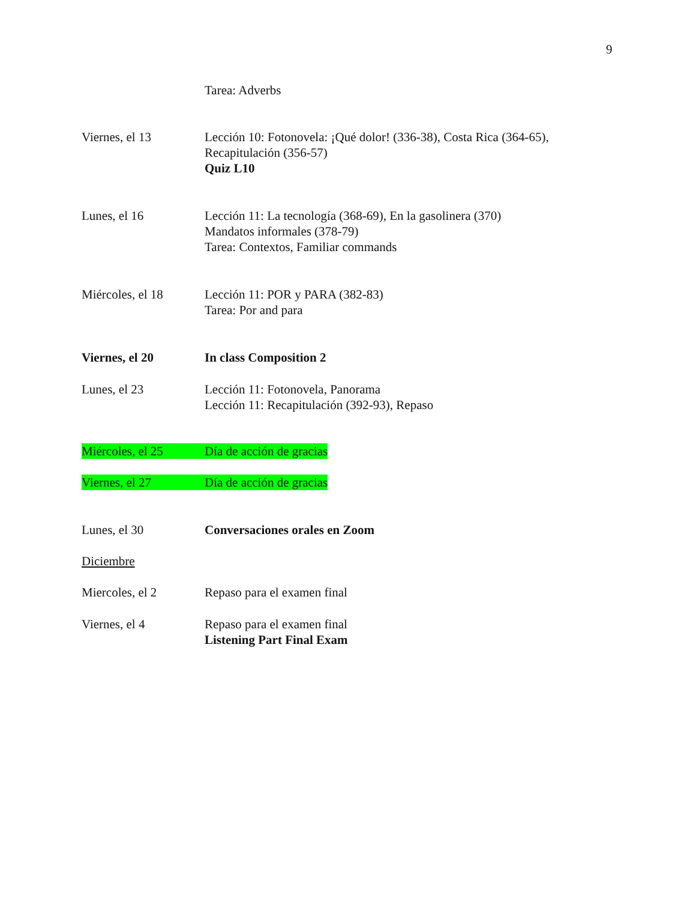9
Tarea: Adverbs
Viernes, el 13 Lección 10: Fotonovela: ¡Qué dolor! (336-38), Costa Rica (364-65),
Recapitulación (356-57)
Quiz L10
Lunes, el 16 Lección 11: La tecnología (368-69), En la gasolinera (370)
Mandatos informales (378-79)
Tarea: Contextos, Familiar commands
Miércoles, el 18 Lección 11: POR y PARA (382-83)
Tarea: Por and para
Viernes, el 20 In class Composition 2
Lunes, el 23 Lección 11: Fotonovela, Panorama
Lección 11: Recapitulación (392-93), Repaso
Miércoles, el 25 Día de acción de gracias
Viernes, el 27 Día de acción de gracias
Lunes, el 30 Conversaciones orales en Zoom
Diciembre
Miercoles, el 2 Repaso para el examen final
Viernes, el 4 Repaso para el examen final
Listening Part Final Exam